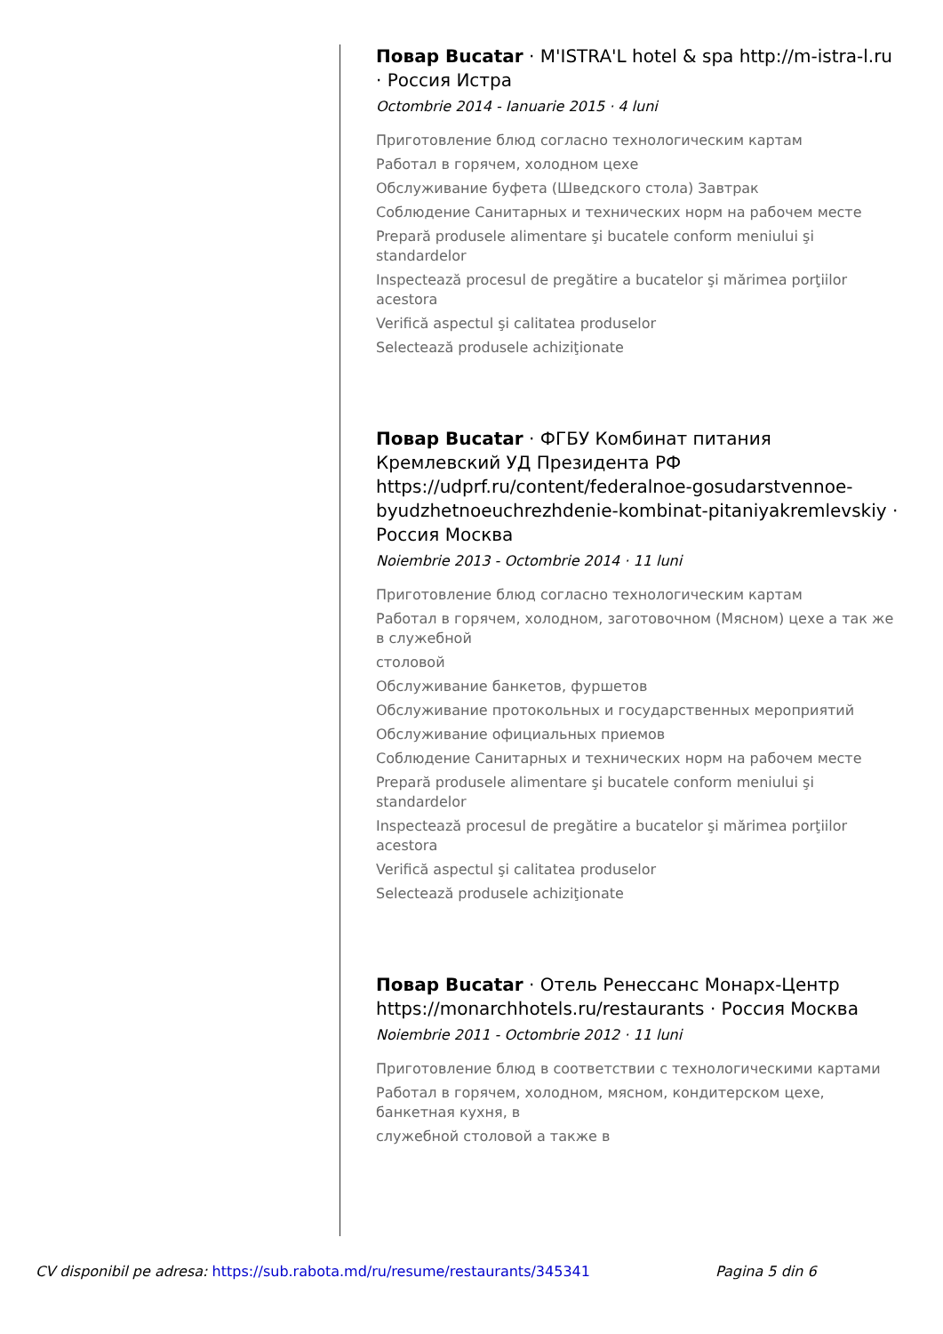Повар Bucatar · M'ISTRA'L hotel & spa http://m-istra-l.ru · Россия Истра
Octombrie 2014 - Ianuarie 2015 · 4 luni
Приготовление блюд согласно технологическим картам
Работал в горячем, холодном цехе
Обслуживание буфета (Шведского стола) Завтрак
Соблюдение Санитарных и технических норм на рабочем месте
Prepară produsele alimentare şi bucatele conform meniului şi standardelor
Inspectează procesul de pregătire a bucatelor şi mărimea porţiilor acestora
Verifică aspectul şi calitatea produselor
Selectează produsele achiziţionate
Повар Bucatar · ФГБУ Комбинат питания Кремлевский УД Президента РФ https://udprf.ru/content/federalnoe-gosudarstvennoe-byudzhetnoeuchrezhdenie-kombinat-pitaniyakremlevskiy · Россия Москва
Noiembrie 2013 - Octombrie 2014 · 11 luni
Приготовление блюд согласно технологическим картам
Работал в горячем, холодном, заготовочном (Мясном) цехе а так же в служебной
столовой
Обслуживание банкетов, фуршетов
Обслуживание протокольных и государственных мероприятий
Обслуживание официальных приемов
Соблюдение Санитарных и технических норм на рабочем месте
Prepară produsele alimentare şi bucatele conform meniului şi standardelor
Inspectează procesul de pregătire a bucatelor şi mărimea porţiilor acestora
Verifică aspectul şi calitatea produselor
Selectează produsele achiziţionate
Повар Bucatar · Отель Ренессанс Монарх-Центр https://monarchhotels.ru/restaurants · Россия Москва
Noiembrie 2011 - Octombrie 2012 · 11 luni
Приготовление блюд в соответствии с технологическими картами
Работал в горячем, холодном, мясном, кондитерском цехе, банкетная кухня, в
служебной столовой а также в
CV disponibil pe adresa: https://sub.rabota.md/ru/resume/restaurants/345341 Pagina 5 din 6